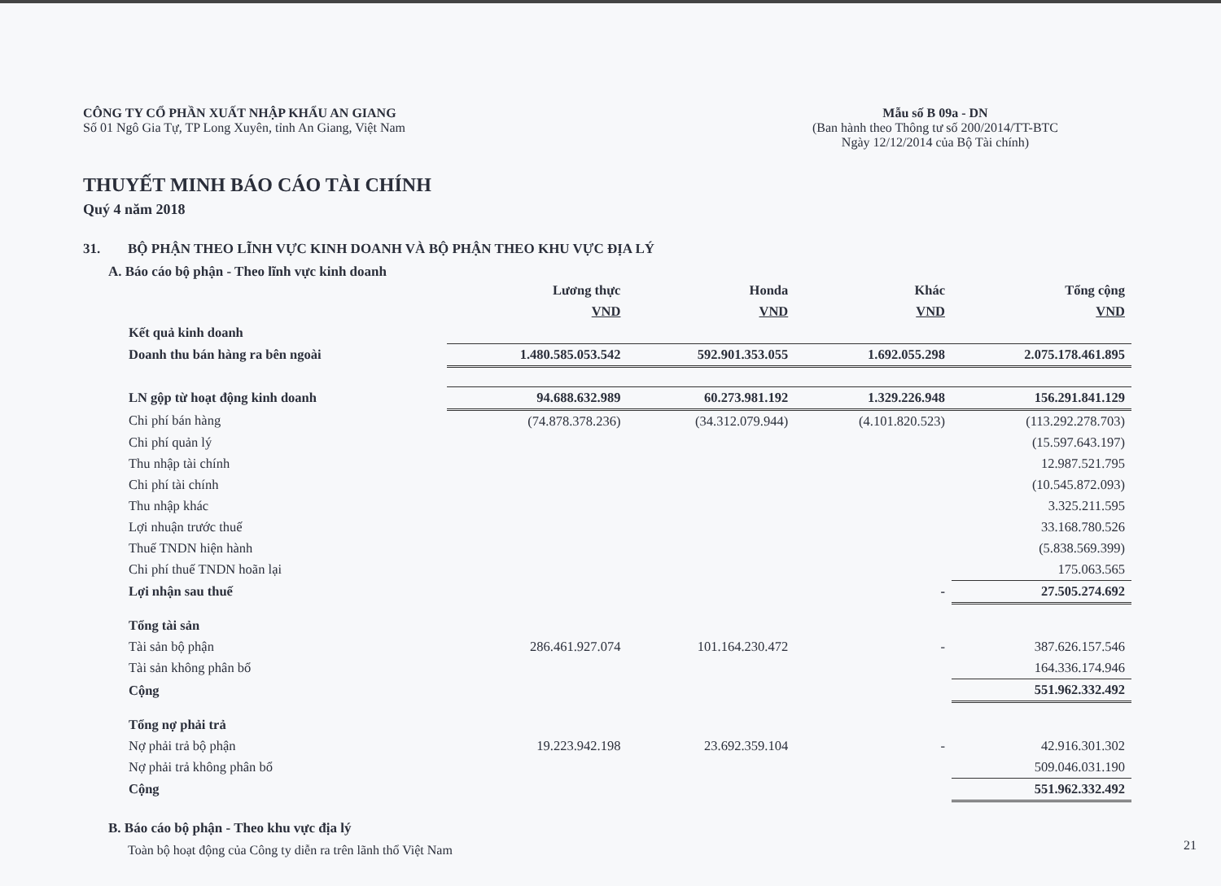CÔNG TY CỔ PHẦN XUẤT NHẬP KHẨU AN GIANG
Số 01 Ngô Gia Tự, TP Long Xuyên, tỉnh An Giang, Việt Nam
Mẫu số B 09a - DN
(Ban hành theo Thông tư số 200/2014/TT-BTC
Ngày 12/12/2014 của Bộ Tài chính)
THUYẾT MINH BÁO CÁO TÀI CHÍNH
Quý 4 năm 2018
31. BỘ PHẬN THEO LĨNH VỰC KINH DOANH VÀ BỘ PHẬN THEO KHU VỰC ĐỊA LÝ
A. Báo cáo bộ phận - Theo lĩnh vực kinh doanh
| | Lương thực | Honda | Khác | Tổng cộng |
| --- | --- | --- | --- | --- |
| | VND | VND | VND | VND |
| Kết quả kinh doanh | | | | |
| Doanh thu bán hàng ra bên ngoài | 1.480.585.053.542 | 592.901.353.055 | 1.692.055.298 | 2.075.178.461.895 |
| LN gộp từ hoạt động kinh doanh | 94.688.632.989 | 60.273.981.192 | 1.329.226.948 | 156.291.841.129 |
| Chi phí bán hàng | (74.878.378.236) | (34.312.079.944) | (4.101.820.523) | (113.292.278.703) |
| Chi phí quản lý | | | | (15.597.643.197) |
| Thu nhập tài chính | | | | 12.987.521.795 |
| Chi phí tài chính | | | | (10.545.872.093) |
| Thu nhập khác | | | | 3.325.211.595 |
| Lợi nhuận trước thuế | | | | 33.168.780.526 |
| Thuế TNDN hiện hành | | | | (5.838.569.399) |
| Chi phí thuế TNDN hoãn lại | | | | 175.063.565 |
| Lợi nhận sau thuế | | | - | 27.505.274.692 |
| Tổng tài sản | | | | |
| Tài sản bộ phận | 286.461.927.074 | 101.164.230.472 | - | 387.626.157.546 |
| Tài sản không phân bổ | | | | 164.336.174.946 |
| Cộng | | | | 551.962.332.492 |
| Tổng nợ phải trả | | | | |
| Nợ phải trả bộ phận | 19.223.942.198 | 23.692.359.104 | - | 42.916.301.302 |
| Nợ phải trả không phân bổ | | | | 509.046.031.190 |
| Cộng | | | | 551.962.332.492 |
B. Báo cáo bộ phận - Theo khu vực địa lý
Toàn bộ hoạt động của Công ty diễn ra trên lãnh thổ Việt Nam
21